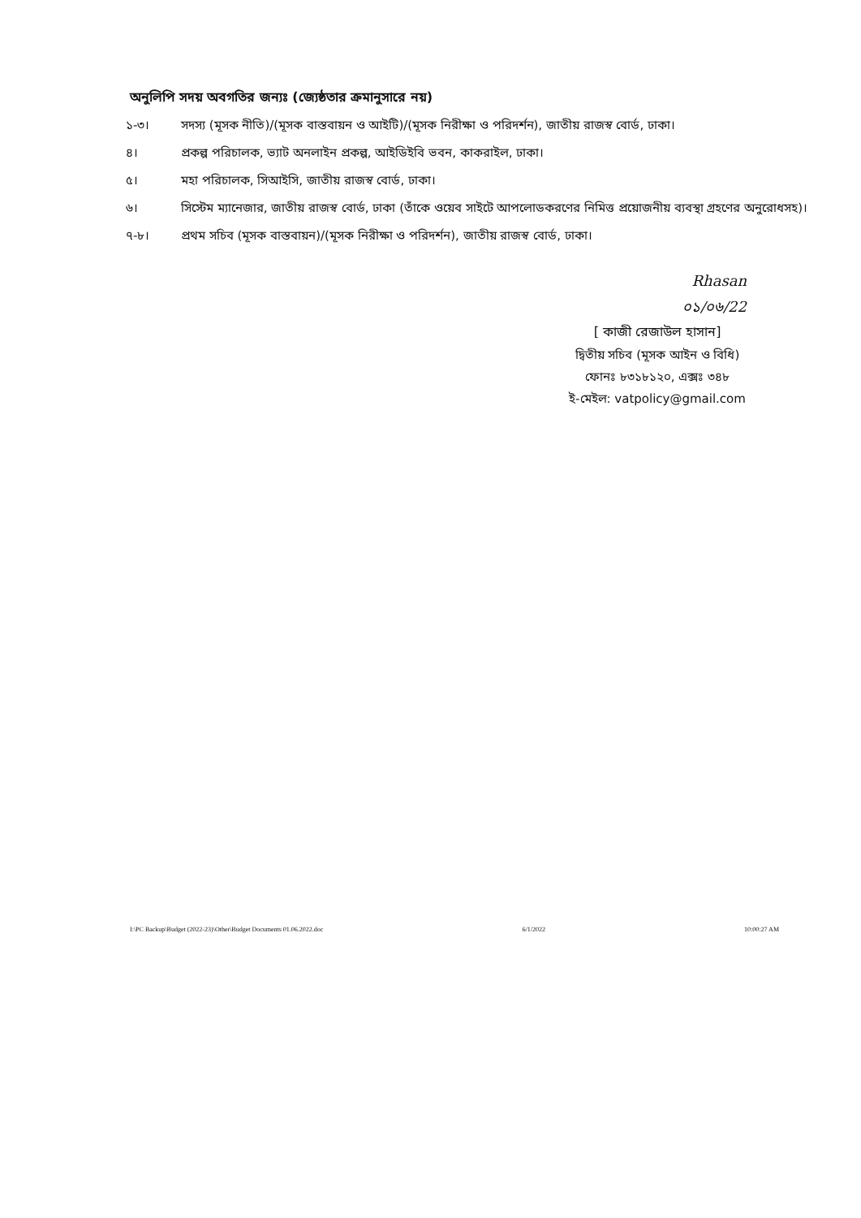অনুলিপি সদয় অবগতির জন্যঃ (জ্যেষ্ঠতার ক্রমানুসারে নয়)
১-৩। সদস্য (মূসক নীতি)/(মূসক বাস্তবায়ন ও আইটি)/(মূসক নিরীক্ষা ও পরিদর্শন), জাতীয় রাজস্ব বোর্ড, ঢাকা।
৪। প্রকল্প পরিচালক, ভ্যাট অনলাইন প্রকল্প, আইডিইবি ভবন, কাকরাইল, ঢাকা।
৫। মহা পরিচালক, সিআইসি, জাতীয় রাজস্ব বোর্ড, ঢাকা।
৬। সিস্টেম ম্যানেজার, জাতীয় রাজস্ব বোর্ড, ঢাকা (তাঁকে ওয়েব সাইটে আপলোডকরণের নিমিত্ত প্রয়োজনীয় ব্যবস্থা গ্রহণের অনুরোধসহ)।
৭-৮। প্রথম সচিব (মূসক বাস্তবায়ন)/(মূসক নিরীক্ষা ও পরিদর্শন), জাতীয় রাজস্ব বোর্ড, ঢাকা।
Rhasan
০১/০৬/22
[ কাজী রেজাউল হাসান]
দ্বিতীয় সচিব (মূসক আইন ও বিধি)
ফোনঃ ৮৩১৮১২০, এক্সঃ ৩৪৮
ই-মেইল: vatpolicy@gmail.com
I:\PC Backup\Budget (2022-23)\Other\Budget Documents 01.06.2022.doc 6/1/2022 10:00:27 AM